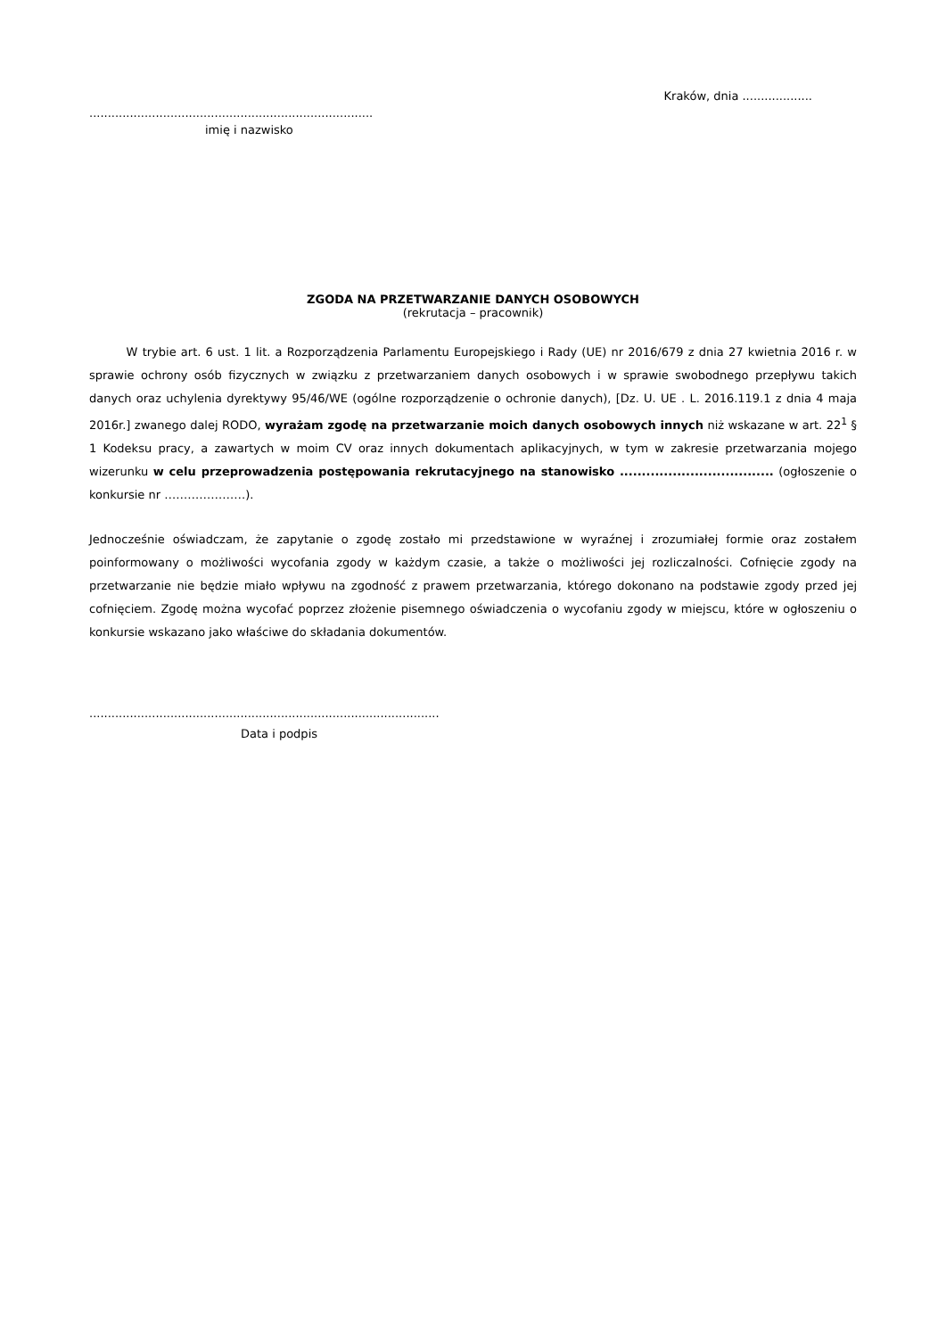Kraków, dnia ...................
.............................................................................
imię i nazwisko
ZGODA NA PRZETWARZANIE DANYCH OSOBOWYCH
(rekrutacja – pracownik)
W trybie art. 6 ust. 1 lit. a Rozporządzenia Parlamentu Europejskiego i Rady (UE) nr 2016/679 z dnia 27 kwietnia 2016 r. w sprawie ochrony osób fizycznych w związku z przetwarzaniem danych osobowych i w sprawie swobodnego przepływu takich danych oraz uchylenia dyrektywy 95/46/WE (ogólne rozporządzenie o ochronie danych), [Dz. U. UE . L. 2016.119.1 z dnia 4 maja 2016r.] zwanego dalej RODO, wyrażam zgodę na przetwarzanie moich danych osobowych innych niż wskazane w art. 22<sup>1</sup> § 1 Kodeksu pracy, a zawartych w moim CV oraz innych dokumentach aplikacyjnych, w tym w zakresie przetwarzania mojego wizerunku w celu przeprowadzenia postępowania rekrutacyjnego na stanowisko ................................... (ogłoszenie o konkursie nr …………………).
Jednocześnie oświadczam, że zapytanie o zgodę zostało mi przedstawione w wyraźnej i zrozumiałej formie oraz zostałem poinformowany o możliwości wycofania zgody w każdym czasie, a także o możliwości jej rozliczalności. Cofnięcie zgody na przetwarzanie nie będzie miało wpływu na zgodność z prawem przetwarzania, którego dokonano na podstawie zgody przed jej cofnięciem. Zgodę można wycofać poprzez złożenie pisemnego oświadczenia o wycofaniu zgody w miejscu, które w ogłoszeniu o konkursie wskazano jako właściwe do składania dokumentów.
...............................................................................................
Data i podpis